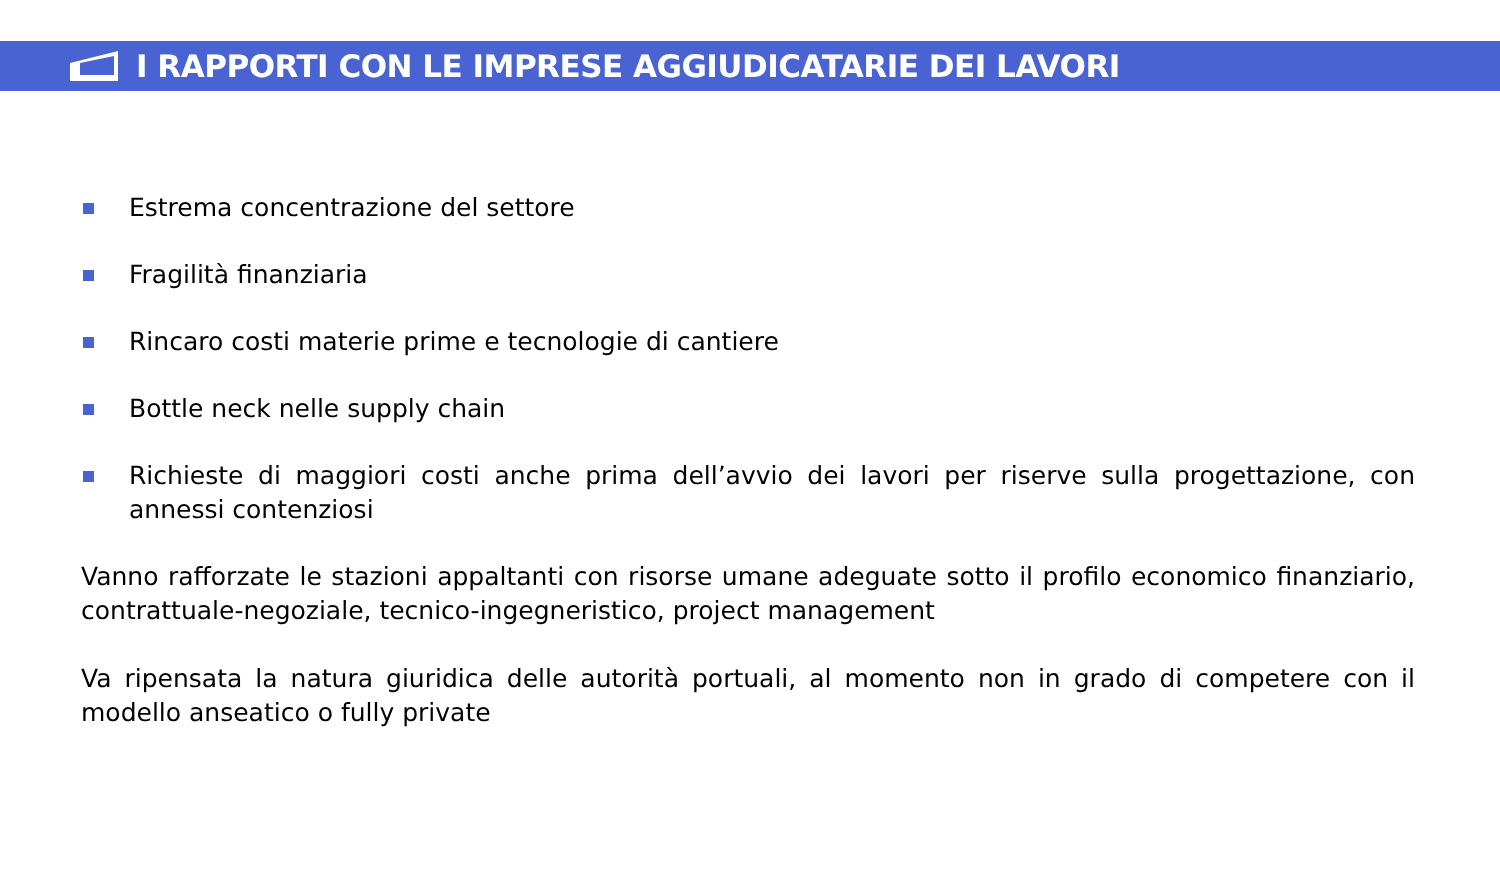I RAPPORTI CON LE IMPRESE AGGIUDICATARIE DEI LAVORI
Estrema concentrazione del settore
Fragilità finanziaria
Rincaro costi materie prime e tecnologie di cantiere
Bottle neck nelle supply chain
Richieste di maggiori costi anche prima dell’avvio dei lavori per riserve sulla progettazione, con annessi contenziosi
Vanno rafforzate le stazioni appaltanti con risorse umane adeguate sotto il profilo economico finanziario, contrattuale-negoziale, tecnico-ingegneristico, project management
Va ripensata la natura giuridica delle autorità portuali, al momento non in grado di competere con il modello anseatico o fully private